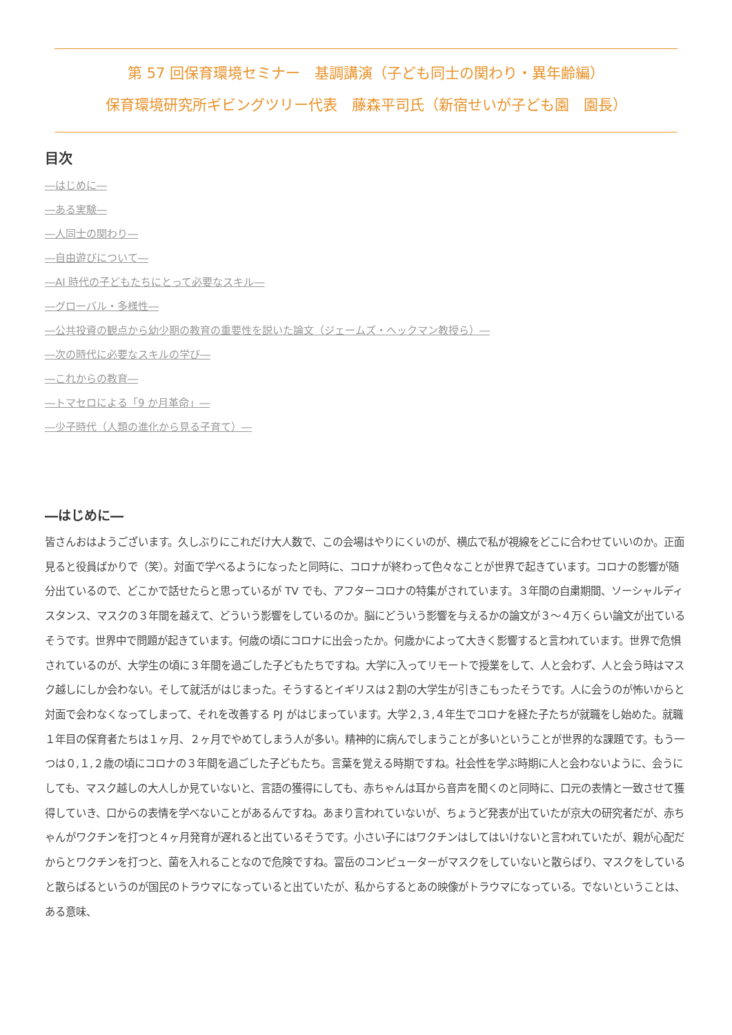第 57 回保育環境セミナー　基調講演（子ども同士の関わり・異年齢編）
保育環境研究所ギビングツリー代表　藤森平司氏（新宿せいが子ども園　園長）
目次
―はじめに―
―ある実験―
―人同士の関わり―
―自由遊びについて―
―AI 時代の子どもたちにとって必要なスキル―
―グローバル・多様性―
―公共投資の観点から幼少期の教育の重要性を説いた論文（ジェームズ・ヘックマン教授ら）―
―次の時代に必要なスキルの学び―
―これからの教育―
―トマセロによる「9 か月革命」―
―少子時代（人類の進化から見る子育て）―
―はじめに―
皆さんおはようございます。久しぶりにこれだけ大人数で、この会場はやりにくいのが、横広で私が視線をどこに合わせていいのか。正面見ると役員ばかりで（笑）。対面で学べるようになったと同時に、コロナが終わって色々なことが世界で起きています。コロナの影響が随分出ているので、どこかで話せたらと思っているが TV でも、アフターコロナの特集がされています。３年間の自粛期間、ソーシャルディスタンス、マスクの３年間を越えて、どういう影響をしているのか。脳にどういう影響を与えるかの論文が３～４万くらい論文が出ているそうです。世界中で問題が起きています。何歳の頃にコロナに出会ったか。何歳かによって大きく影響すると言われています。世界で危惧されているのが、大学生の頃に３年間を過ごした子どもたちですね。大学に入ってリモートで授業をして、人と会わず、人と会う時はマスク越しにしか会わない。そして就活がはじまった。そうするとイギリスは２割の大学生が引きこもったそうです。人に会うのが怖いからと対面で会わなくなってしまって、それを改善する PJ がはじまっています。大学２,３,４年生でコロナを経た子たちが就職をし始めた。就職１年目の保育者たちは１ヶ月、２ヶ月でやめてしまう人が多い。精神的に病んでしまうことが多いということが世界的な課題です。もう一つは０,１,２歳の頃にコロナの３年間を過ごした子どもたち。言葉を覚える時期ですね。社会性を学ぶ時期に人と会わないように、会うにしても、マスク越しの大人しか見ていないと、言語の獲得にしても、赤ちゃんは耳から音声を聞くのと同時に、口元の表情と一致させて獲得していき、口からの表情を学べないことがあるんですね。あまり言われていないが、ちょうど発表が出ていたが京大の研究者だが、赤ちゃんがワクチンを打つと４ヶ月発育が遅れると出ているそうです。小さい子にはワクチンはしてはいけないと言われていたが、親が心配だからとワクチンを打つと、菌を入れることなので危険ですね。富岳のコンピューターがマスクをしていないと散らばり、マスクをしていると散らばるというのが国民のトラウマになっていると出ていたが、私からするとあの映像がトラウマになっている。でないということは、ある意味、